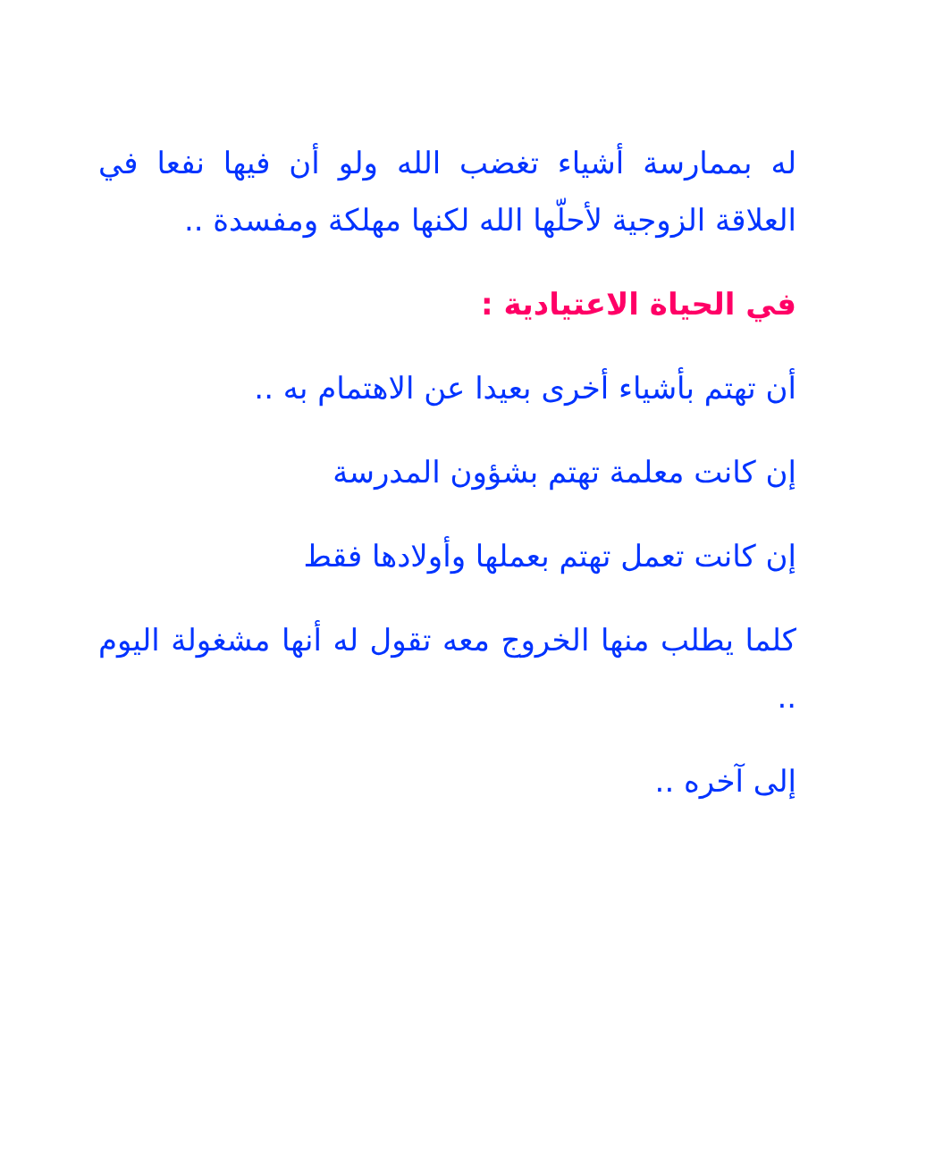له بممارسة أشياء تغضب الله ولو أن فيها نفعا في العلاقة الزوجية لأحلّها الله لكنها مهلكة ومفسدة ..
في الحياة الاعتيادية :
أن تهتم بأشياء أخرى بعيدا عن الاهتمام به ..
إن كانت معلمة تهتم بشؤون المدرسة
إن كانت تعمل تهتم بعملها وأولادها فقط
كلما يطلب منها الخروج معه تقول له أنها مشغولة اليوم ..
إلى آخره ..